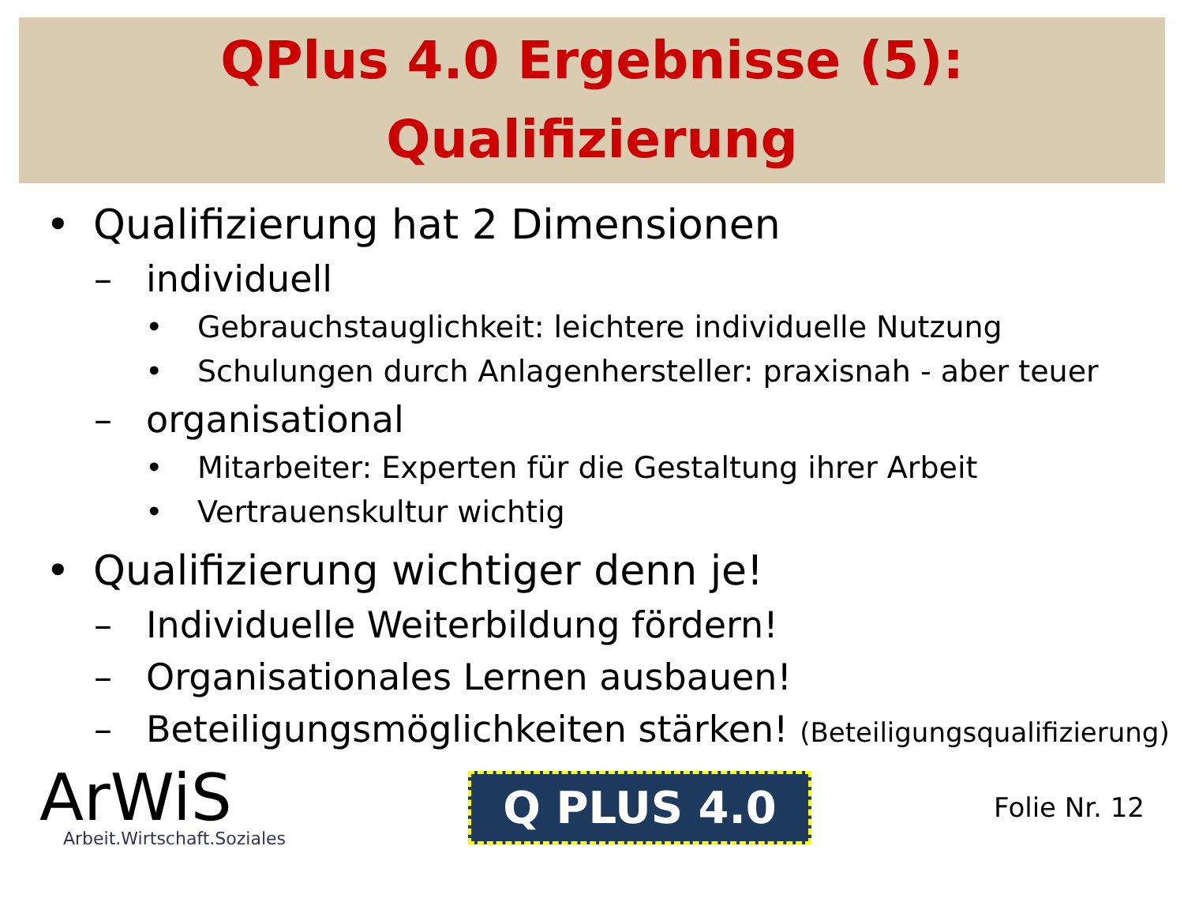QPlus 4.0 Ergebnisse (5):
Qualifizierung
• Qualifizierung hat 2 Dimensionen
– individuell
• Gebrauchstauglichkeit: leichtere individuelle Nutzung
• Schulungen durch Anlagenhersteller: praxisnah - aber teuer
– organisational
• Mitarbeiter: Experten für die Gestaltung ihrer Arbeit
• Vertrauenskultur wichtig
• Qualifizierung wichtiger denn je!
– Individuelle Weiterbildung fördern!
– Organisationales Lernen ausbauen!
– Beteiligungsmöglichkeiten stärken! (Beteiligungsqualifizierung)
ArWiS
Arbeit.Wirtschaft.Soziales
Q PLUS 4.0
Folie Nr. 12